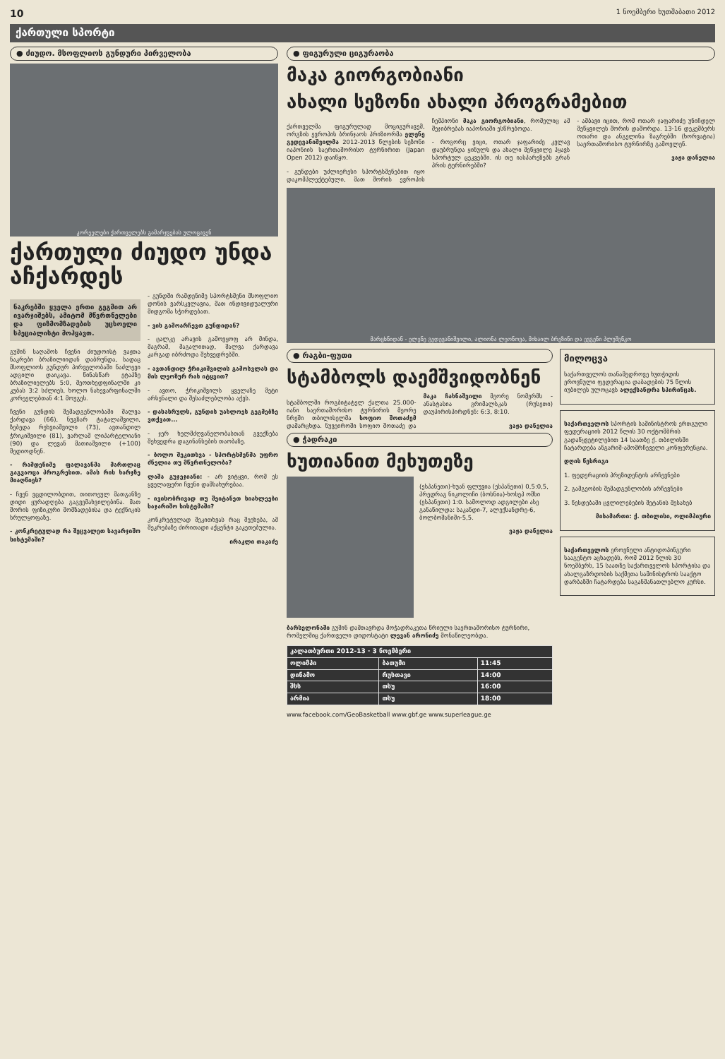10 1 ნოემბერი ხუთშაბათი 2012
ქართული სპორტი
● ძიუდო. მსოფლიოს გუნდური პირველობა
კორეელები ქართველებს გამარჯვებას ულოცავენ
ქართული ძიუდო უნდა აჩქარდეს
ნაკრებში ყველა ერთი გეგმით არ ივარჯიშებს, ამიტომ მწვრთნელები და ფიზმომზადების უცხოელი სპეციალისტი მოჰყავთ.
გუშინ საღამოს ჩვენი ძიუდოისტ ვაჟთა ნაკრები ბრაზილიიდან დაბრუნდა, სადაც მსოფლიოს გუნდურ პირველობაში ნაძლევი ადგილი დაიკავა. წინასწარ ეტაპზე ბრაზილიელებს 5:0, მეოთხედფინალში კი კუბას 3:2 სძლიეს, ხოლო ნახევარფინალში კორეელებთან 4:1 მოუგეს.
ჩვენი გუნდის შემადგენლობაში შალვა ქარდავა (66), ნუგზარ ტატალაშვილი, ზებედა რეხვიაშვილი (73), ავთანდილ ჭრიკიშვილი (81), ვარლამ ლიპარტელიანი (90) და ლევან მათიაშვილი (+100) შედიოდნენ.
- რამდენიმე ფალავანმა მართლაც გაგვაოცა პროგრესით. ამას რის ხარჯზე მიაღწიეს?
- ჩვენ ვცდილობდით, თითოეულ მათგანზე დიდი ყურადღება გაგვემახვილებინა. მათ შორის ფიზიკური მომზადებისა და ტექნიკის სრულყოფაზე.
- კონკრეტულად რა შეცვალეთ სავარჯიშო სისტემაში?
- გუნდში რამდენიმე სპორტსმენი მსოფლიო დონის ვარსკვლავია, მათ ინდივიდუალური მიდგომა სჭირდებათ.
- ვის გამოარჩევთ გუნდიდან?
- ცალკე არავის გამოვყოფ არ მინდა, მაგრამ, მაგალითად, შალვა ქარდავა კარგად იბრძოდა შეხვედრებში.
- ავთანდილ ჭრიკიშვილის გამოსვლას და მის ლეოზურ რას იტყვით?
- ავთო, ჭრიკიშვილს ყველაზე მეტი არსენალი და შესაძლებლობა აქვს.
- დასასრულს, გუნდის უახლოეს გეგმებზე ვთქვათ...
- ჯერ ხელმძღვანელობასთან გვექნება შეხვედრა დაგინანსების თაობაზე.
- ბოლო შეკითხვა - სპორტსმენმა უფრო ძნელია თუ მწვრთნელობა?
ლაშა გუჯეჯიანი: - არ ვიტყვი, რომ ეს ყველაფერი ჩვენი დამსახურებაა.
- ივისობრივად თუ შეიტანეთ სიახლეები საჯარიშო სისტემაში?
კონკრეტულად შეკითხვას რაც შეეხება, ამ შეკრებაზე ძირითადი აქცენტი გაკეთებულია.
ირაკლი თაკაძე
● ფიგურული ციგურაობა
მაკა გიორგობიანი
ახალი სეზონი ახალი პროგრამებით
ქართველმა ფიგურულად მოციგურავემ, ორგზის ევროპის ბრინჯაოს პრიზიორმა ელენე გედევანიშვილმა 2012-2013 წლების სეზონი იაპონიის საერთაშორისო ტურნირით (Japan Open 2012) დაიწყო.
- გუნდები უძლიერესი სპორტსმენებით იყო დაკომპლექტებული, მათ შორის ევროპის ჩემპიონი მაკა გიორგობიანი, რომელიც ამ შეჯიბრებას იაპონიაში ესწრებოდა.
- როგორც ვიცი, ოთარ ჯაფარიძე კვლავ დაუბრუნდა ყინულს და ახალი მეწყვილე ჰყავს სპორტულ ცეკვებში. ის თუ იასპარეზებს გრან პრის ტურნირებში?
- ამბავი იცით, რომ ოთარ ჯაფარიძე უნიჩდელ მეწყვილეს შორის დაშორდა. 13-16 დეკემბერს ოთარი და ანგელინა ზაგრებში (ხორვატია) საერთაშორისო ტურნირზე გამოვლენ.
ვაჟა დანელია
მარცხნიდან - ელენე გედევანიშვილი, ალიონა ლეონოვა, მიხაილ ბრეზინი და ევგენი პლუშენკო
● რაგბი-ფუთი
სტამბოლს დაემშვიდობნენ
სტამბოლში როგბიტატელ ქალთა 25.000-იანი საერთაშორისო ტურნირის მეორე ნრეში თბილისელმა სოფიო შოთაძემ დამარცხდა. ნუვეიროში სოფიო შოთაძე და მაკა ჩახნაშვილი მეორე ნომერმს - ანასტასია გრიმალსკას (რუსეთი) დაუპირისპირდნენ: 6:3, 8:10.
ვაჟა დანელია
● ჭადრაკი
ხუთიანით მეხუთეზე
(ესპანეთი)-ხუან ფლუვია (ესპანეთი) 0,5:0,5, პრედრაგ ნიკოლიჩი (ბოსნია)-ხოსეპ ოშსი (ესპანეთი) 1:0. სამოლოდ ადგილები ასე განაწილდა: საკანდი-7, ალექსანდრე-6, ბოლბოშანიში-5,5.
ვაჟა დანელია
ბარსელონაში გუშინ დამთავრდა მოჭადრაკეთა წრიული საერთაშორისო ტურნირი, რომელშიც ქართველი დიდოსტატი ლევან არონიძე მონაწილეობდა.
| კალათბურთი 2012-13 · 3 ნოემბერი | | |
| ოლიმპი | ბათუმი | 11:45 |
| დინამო | რუსთავი | 14:00 |
| შსს | თსუ | 16:00 |
| არმია | თსუ | 18:00 |
www.facebook.com/GeoBasketball www.gbf.ge www.superleague.ge
მილოცვა
საქართველოს თანამედროვე ხუთჭიდის ეროვნული ფედერაცია დაბადების 75 წლის იუბილეს ულოცავს ალექსანდრა სპირინცას.
საქართველოს სპორტის სამინისტროს ერთგული ფედერაციის 2012 წლის 30 ოქტომბრის გადაწყვეტილებით 14 საათზე ქ. თბილისში ჩატარდება ანგარიშ-ამომრჩეველი კონფერენცია.
დღის წესრიგი
1. ფედერაციის პრეზიდენტის არჩევნები
2. გამგეობის შემადგენლობის არჩევნები
3. წესდებაში ცვლილებების შეტანის შესახებ
მისამართი: ქ. თბილისი, ოლიმპიური
საქართველოს ეროვნული ანტიდოპინგური სააგენტო აცხადებს, რომ 2012 წლის 30 ნოემბერს, 15 საათზე საქართველოს სპორტისა და ახალგაზრდობის საქმეთა სამინისტროს სააქტო დარბაზში ჩატარდება საგანმანათლებლო კურსი.